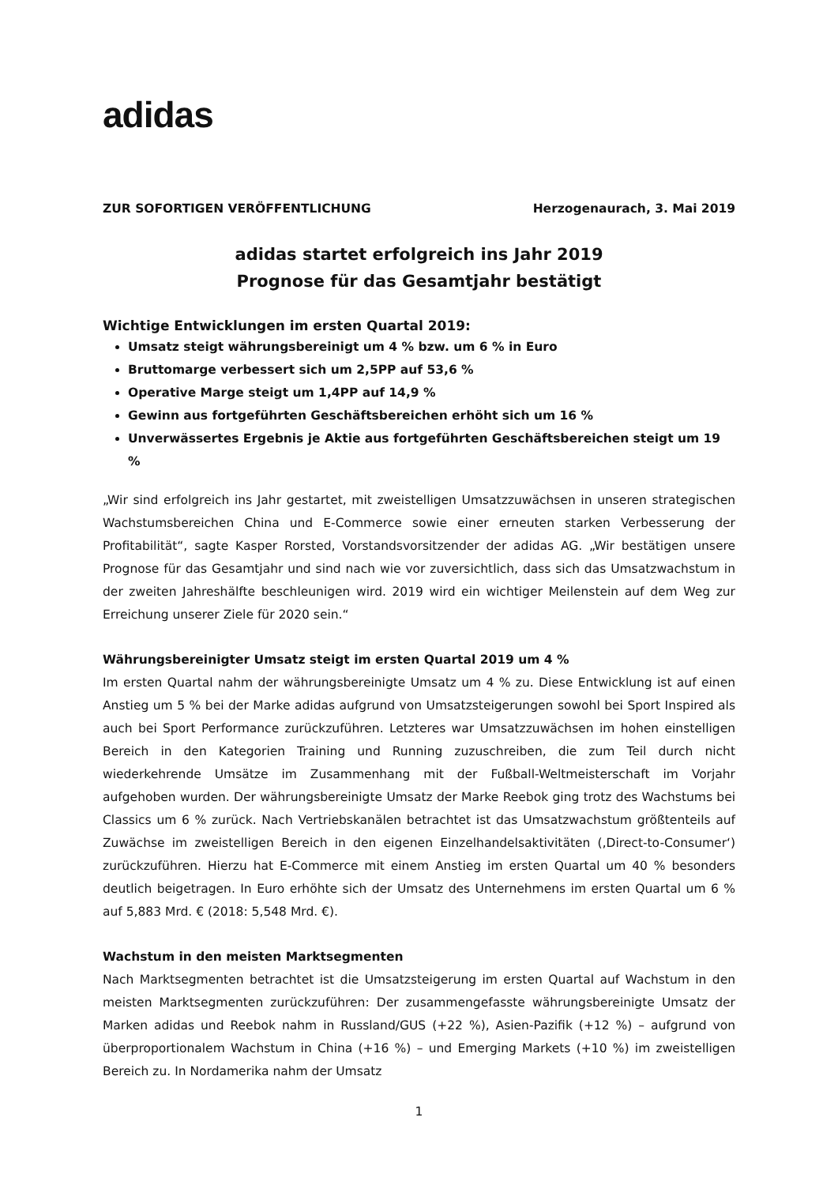adidas
ZUR SOFORTIGEN VERÖFFENTLICHUNG Herzogenaurach, 3. Mai 2019
adidas startet erfolgreich ins Jahr 2019
Prognose für das Gesamtjahr bestätigt
Wichtige Entwicklungen im ersten Quartal 2019:
Umsatz steigt währungsbereinigt um 4 % bzw. um 6 % in Euro
Bruttomarge verbessert sich um 2,5PP auf 53,6 %
Operative Marge steigt um 1,4PP auf 14,9 %
Gewinn aus fortgeführten Geschäftsbereichen erhöht sich um 16 %
Unverwässertes Ergebnis je Aktie aus fortgeführten Geschäftsbereichen steigt um 19 %
„Wir sind erfolgreich ins Jahr gestartet, mit zweistelligen Umsatzzuwächsen in unseren strategischen Wachstumsbereichen China und E-Commerce sowie einer erneuten starken Verbesserung der Profitabilität“, sagte Kasper Rorsted, Vorstandsvorsitzender der adidas AG. „Wir bestätigen unsere Prognose für das Gesamtjahr und sind nach wie vor zuversichtlich, dass sich das Umsatzwachstum in der zweiten Jahreshälfte beschleunigen wird. 2019 wird ein wichtiger Meilenstein auf dem Weg zur Erreichung unserer Ziele für 2020 sein.“
Währungsbereinigter Umsatz steigt im ersten Quartal 2019 um 4 %
Im ersten Quartal nahm der währungsbereinigte Umsatz um 4 % zu. Diese Entwicklung ist auf einen Anstieg um 5 % bei der Marke adidas aufgrund von Umsatzsteigerungen sowohl bei Sport Inspired als auch bei Sport Performance zurückzuführen. Letzteres war Umsatzzuwächsen im hohen einstelligen Bereich in den Kategorien Training und Running zuzuschreiben, die zum Teil durch nicht wiederkehrende Umsätze im Zusammenhang mit der Fußball-Weltmeisterschaft im Vorjahr aufgehoben wurden. Der währungsbereinigte Umsatz der Marke Reebok ging trotz des Wachstums bei Classics um 6 % zurück. Nach Vertriebskanälen betrachtet ist das Umsatzwachstum größtenteils auf Zuwächse im zweistelligen Bereich in den eigenen Einzelhandelsaktivitäten (‚Direct-to-Consumer‘) zurückzuführen. Hierzu hat E-Commerce mit einem Anstieg im ersten Quartal um 40 % besonders deutlich beigetragen. In Euro erhöhte sich der Umsatz des Unternehmens im ersten Quartal um 6 % auf 5,883 Mrd. € (2018: 5,548 Mrd. €).
Wachstum in den meisten Marktsegmenten
Nach Marktsegmenten betrachtet ist die Umsatzsteigerung im ersten Quartal auf Wachstum in den meisten Marktsegmenten zurückzuführen: Der zusammengefasste währungsbereinigte Umsatz der Marken adidas und Reebok nahm in Russland/GUS (+22 %), Asien-Pazifik (+12 %) – aufgrund von überproportionalem Wachstum in China (+16 %) – und Emerging Markets (+10 %) im zweistelligen Bereich zu. In Nordamerika nahm der Umsatz
1